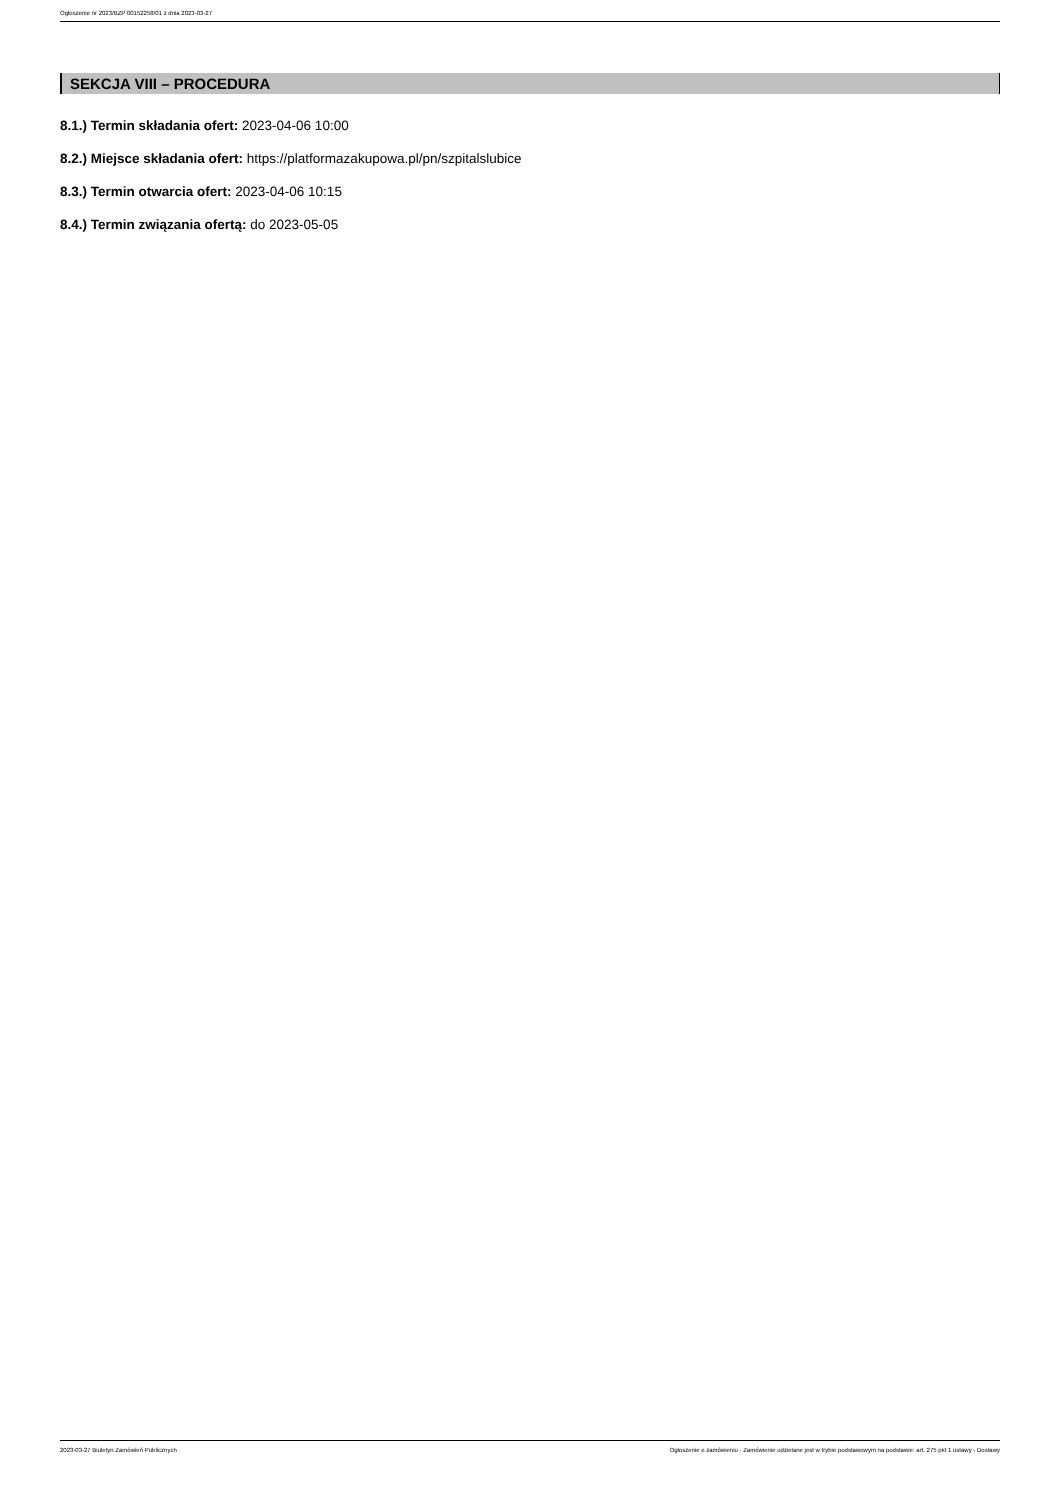Ogłoszenie nr 2023/BZP 00152258/01 z dnia 2023-03-27
SEKCJA VIII – PROCEDURA
8.1.) Termin składania ofert: 2023-04-06 10:00
8.2.) Miejsce składania ofert: https://platformazakupowa.pl/pn/szpitalslubice
8.3.) Termin otwarcia ofert: 2023-04-06 10:15
8.4.) Termin związania ofertą: do 2023-05-05
2023-03-27 Biuletyn Zamówień Publicznych Ogłoszenie o zamówieniu - Zamówienie udzielane jest w trybie podstawowym na podstawie: art. 275 pkt 1 ustawy - Dostawy